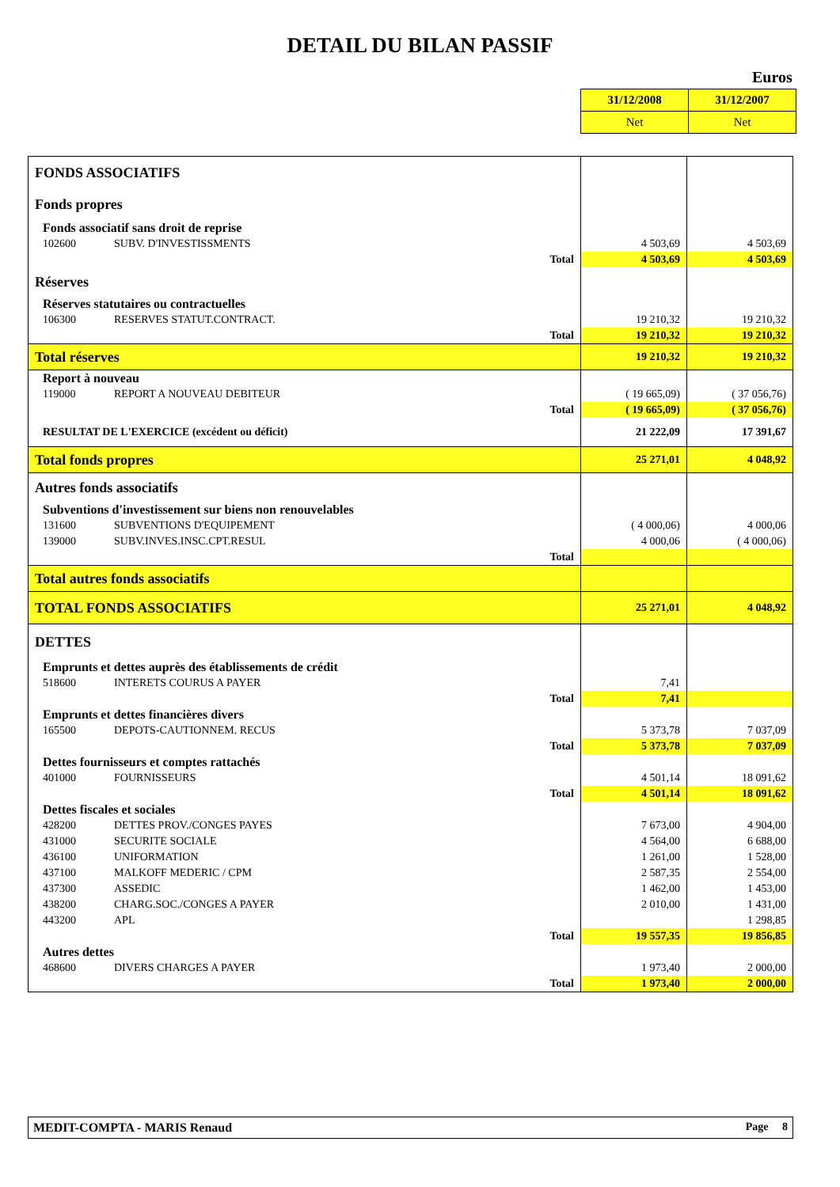DETAIL DU BILAN PASSIF
Euros
| 31/12/2008 | 31/12/2007 |
| Net | Net |
| FONDS ASSOCIATIFS | | |
| Fonds propres | | |
| Fonds associatif sans droit de reprise | | |
| 102600 SUBV. D'INVESTISSMENTS | 4 503,69 | 4 503,69 |
| Total | 4 503,69 | 4 503,69 |
| Réserves | | |
| Réserves statutaires ou contractuelles | | |
| 106300 RESERVES STATUT.CONTRACT. | 19 210,32 | 19 210,32 |
| Total | 19 210,32 | 19 210,32 |
| Total réserves | 19 210,32 | 19 210,32 |
| Report à nouveau | | |
| 119000 REPORT A NOUVEAU DEBITEUR | ( 19 665,09) | ( 37 056,76) |
| Total | ( 19 665,09) | ( 37 056,76) |
| RESULTAT DE L'EXERCICE (excédent ou déficit) | 21 222,09 | 17 391,67 |
| Total fonds propres | 25 271,01 | 4 048,92 |
| Autres fonds associatifs | | |
| Subventions d'investissement sur biens non renouvelables | | |
| 131600 SUBVENTIONS D'EQUIPEMENT | ( 4 000,06) | 4 000,06 |
| 139000 SUBV.INVES.INSC.CPT.RESUL | 4 000,06 | ( 4 000,06) |
| Total | | |
| Total autres fonds associatifs | | |
| TOTAL FONDS ASSOCIATIFS | 25 271,01 | 4 048,92 |
| DETTES | | |
| Emprunts et dettes auprès des établissements de crédit | | |
| 518600 INTERETS COURUS A PAYER | 7,41 | |
| Total | 7,41 | |
| Emprunts et dettes financières divers | | |
| 165500 DEPOTS-CAUTIONNEM. RECUS | 5 373,78 | 7 037,09 |
| Total | 5 373,78 | 7 037,09 |
| Dettes fournisseurs et comptes rattachés | | |
| 401000 FOURNISSEURS | 4 501,14 | 18 091,62 |
| Total | 4 501,14 | 18 091,62 |
| Dettes fiscales et sociales | | |
| 428200 DETTES PROV./CONGES PAYES | 7 673,00 | 4 904,00 |
| 431000 SECURITE SOCIALE | 4 564,00 | 6 688,00 |
| 436100 UNIFORMATION | 1 261,00 | 1 528,00 |
| 437100 MALKOFF MEDERIC / CPM | 2 587,35 | 2 554,00 |
| 437300 ASSEDIC | 1 462,00 | 1 453,00 |
| 438200 CHARG.SOC./CONGES A PAYER | 2 010,00 | 1 431,00 |
| 443200 APL | | 1 298,85 |
| Total | 19 557,35 | 19 856,85 |
| Autres dettes | | |
| 468600 DIVERS CHARGES A PAYER | 1 973,40 | 2 000,00 |
| Total | 1 973,40 | 2 000,00 |
MEDIT-COMPTA - MARIS Renaud Page 8